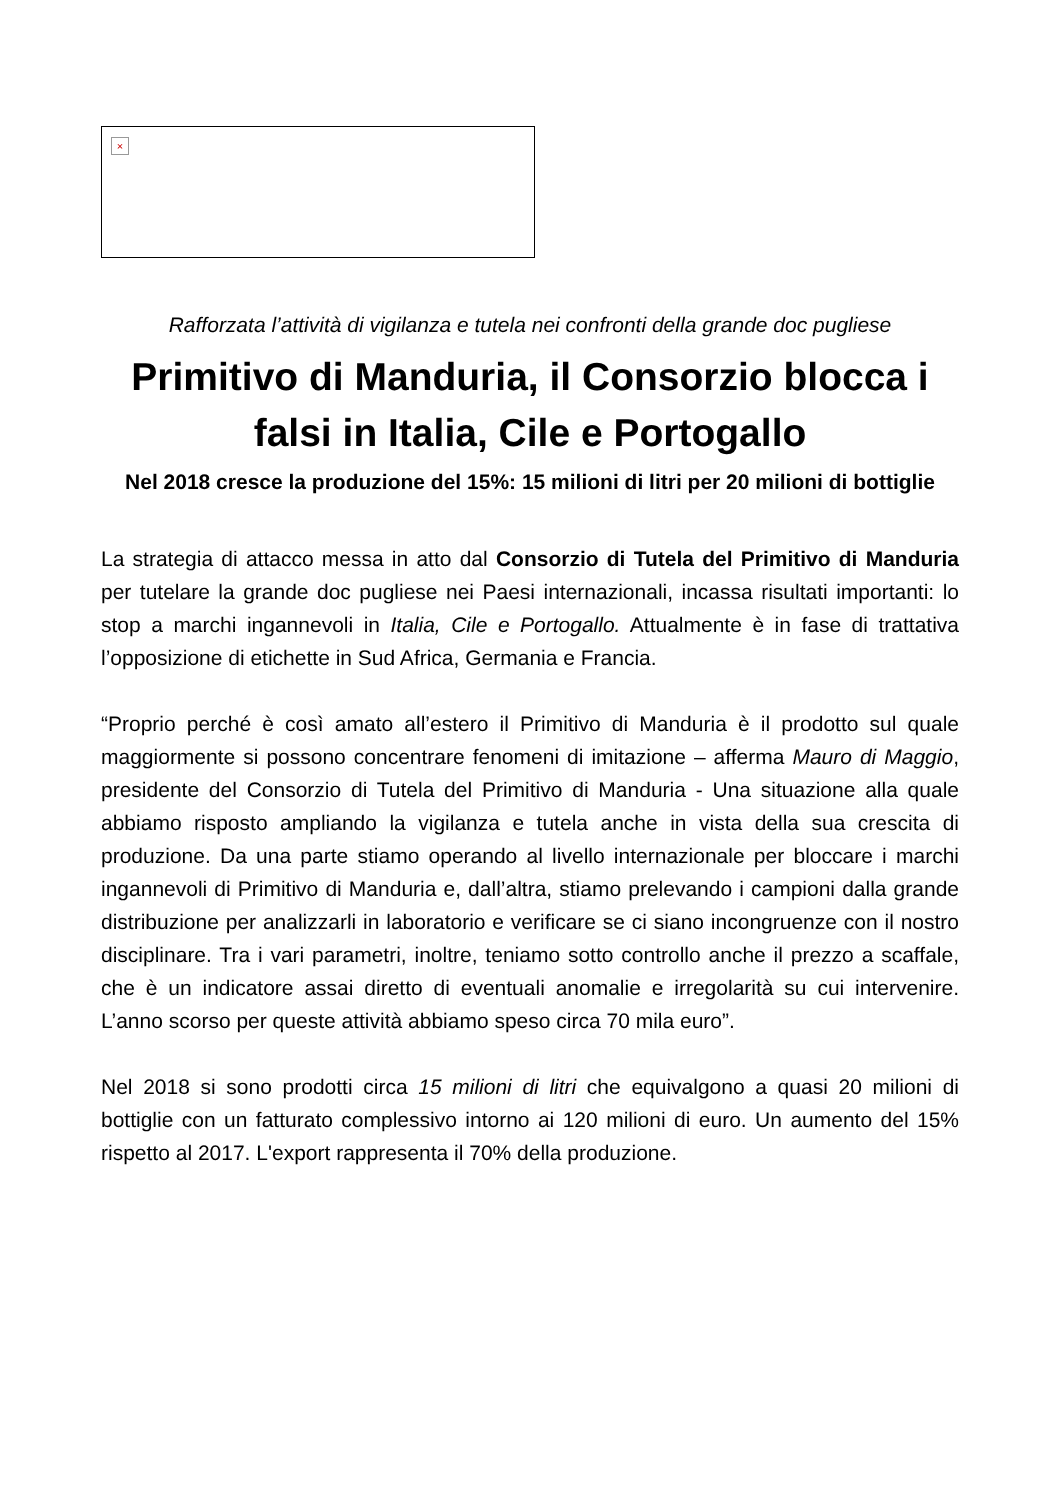×
Rafforzata l’attività di vigilanza e tutela nei confronti della grande doc pugliese
Primitivo di Manduria, il Consorzio blocca i falsi in Italia, Cile e Portogallo
Nel 2018 cresce la produzione del 15%: 15 milioni di litri per 20 milioni di bottiglie
La strategia di attacco messa in atto dal Consorzio di Tutela del Primitivo di Manduria per tutelare la grande doc pugliese nei Paesi internazionali, incassa risultati importanti: lo stop a marchi ingannevoli in Italia, Cile e Portogallo. Attualmente è in fase di trattativa l’opposizione di etichette in Sud Africa, Germania e Francia.
“Proprio perché è così amato all’estero il Primitivo di Manduria è il prodotto sul quale maggiormente si possono concentrare fenomeni di imitazione – afferma Mauro di Maggio, presidente del Consorzio di Tutela del Primitivo di Manduria - Una situazione alla quale abbiamo risposto ampliando la vigilanza e tutela anche in vista della sua crescita di produzione. Da una parte stiamo operando al livello internazionale per bloccare i marchi ingannevoli di Primitivo di Manduria e, dall’altra, stiamo prelevando i campioni dalla grande distribuzione per analizzarli in laboratorio e verificare se ci siano incongruenze con il nostro disciplinare. Tra i vari parametri, inoltre, teniamo sotto controllo anche il prezzo a scaffale, che è un indicatore assai diretto di eventuali anomalie e irregolarità su cui intervenire. L’anno scorso per queste attività abbiamo speso circa 70 mila euro”.
Nel 2018 si sono prodotti circa 15 milioni di litri che equivalgono a quasi 20 milioni di bottiglie con un fatturato complessivo intorno ai 120 milioni di euro. Un aumento del 15% rispetto al 2017. L'export rappresenta il 70% della produzione.